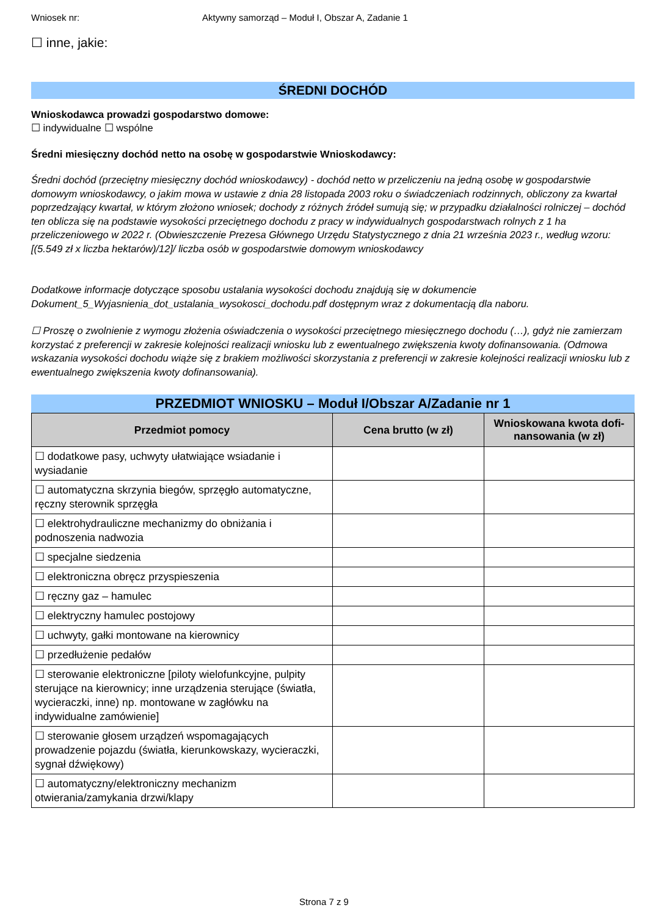Wniosek nr: Aktywny samorząd – Moduł I, Obszar A, Zadanie 1
☐ inne, jakie:
ŚREDNI DOCHÓD
Wnioskodawca prowadzi gospodarstwo domowe:
☐ indywidualne ☐ wspólne
Średni miesięczny dochód netto na osobę w gospodarstwie Wnioskodawcy:
Średni dochód (przeciętny miesięczny dochód wnioskodawcy) - dochód netto w przeliczeniu na jedną osobę w gospodarstwie domowym wnioskodawcy, o jakim mowa w ustawie z dnia 28 listopada 2003 roku o świadczeniach rodzinnych, obliczony za kwartał poprzedzający kwartał, w którym złożono wniosek; dochody z różnych źródeł sumują się; w przypadku działalności rolniczej – dochód ten oblicza się na podstawie wysokości przeciętnego dochodu z pracy w indywidualnych gospodarstwach rolnych z 1 ha przeliczeniowego w 2022 r. (Obwieszczenie Prezesa Głównego Urzędu Statystycznego z dnia 21 września 2023 r., według wzoru: [(5.549 zł x liczba hektarów)/12]/ liczba osób w gospodarstwie domowym wnioskodawcy
Dodatkowe informacje dotyczące sposobu ustalania wysokości dochodu znajdują się w dokumencie Dokument_5_Wyjasnienia_dot_ustalania_wysokosci_dochodu.pdf dostępnym wraz z dokumentacją dla naboru.
☐ Proszę o zwolnienie z wymogu złożenia oświadczenia o wysokości przeciętnego miesięcznego dochodu (…), gdyż nie zamierzam korzystać z preferencji w zakresie kolejności realizacji wniosku lub z ewentualnego zwiększenia kwoty dofinansowania. (Odmowa wskazania wysokości dochodu wiąże się z brakiem możliwości skorzystania z preferencji w zakresie kolejności realizacji wniosku lub z ewentualnego zwiększenia kwoty dofinansowania).
PRZEDMIOT WNIOSKU – Moduł I/Obszar A/Zadanie nr 1
| Przedmiot pomocy | Cena brutto (w zł) | Wnioskowana kwota dofi-nansowania (w zł) |
| --- | --- | --- |
| ☐ dodatkowe pasy, uchwyty ułatwiające wsiadanie i wysiadanie | | |
| ☐ automatyczna skrzynia biegów, sprzęgło automatyczne, ręczny sterownik sprzęgła | | |
| ☐ elektrohydrauliczne mechanizmy do obniżania i podnoszenia nadwozia | | |
| ☐ specjalne siedzenia | | |
| ☐ elektroniczna obręcz przyspieszenia | | |
| ☐ ręczny gaz – hamulec | | |
| ☐ elektryczny hamulec postojowy | | |
| ☐ uchwyty, gałki montowane na kierownicy | | |
| ☐ przedłużenie pedałów | | |
| ☐ sterowanie elektroniczne [piloty wielofunkcyjne, pulpity sterujące na kierownicy; inne urządzenia sterujące (światła, wycieraczki, inne) np. montowane w zagłówku na indywidualne zamówienie] | | |
| ☐ sterowanie głosem urządzeń wspomagających prowadzenie pojazdu (światła, kierunkowskazy, wycieraczki, sygnał dźwiękowy) | | |
| ☐ automatyczny/elektroniczny mechanizm otwierania/zamykania drzwi/klapy | | |
Strona 7 z 9